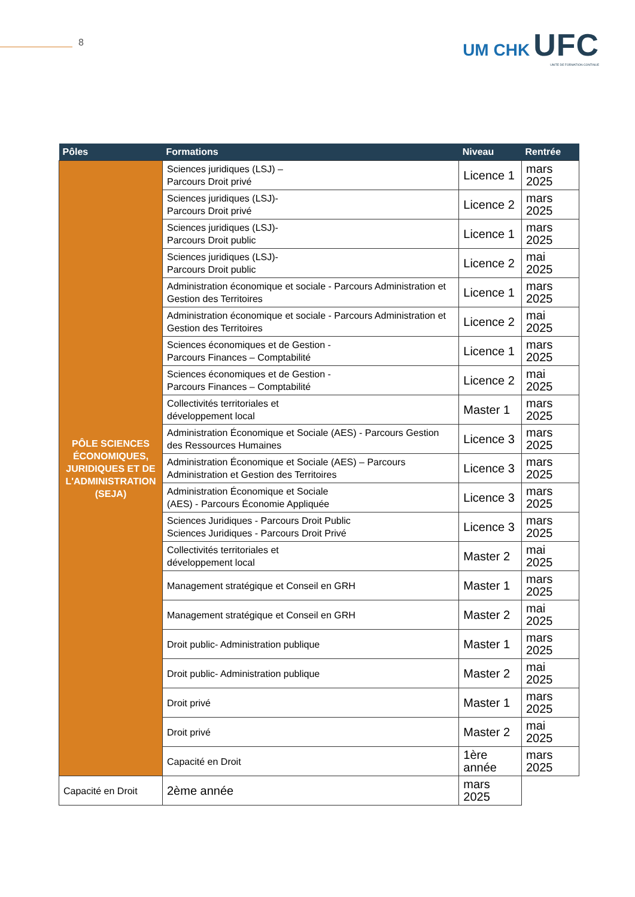8
UM CHK UFC
UNITE DE FORMATION CONTINUE
| Pôles | Formations | Niveau | Rentrée |
| --- | --- | --- | --- |
| PÔLE SCIENCES ÉCONOMIQUES, JURIDIQUES ET DE L'ADMINISTRATION (SEJA) | Sciences juridiques (LSJ) – Parcours Droit privé | Licence 1 | mars 2025 |
| | Sciences juridiques (LSJ)- Parcours Droit privé | Licence 2 | mars 2025 |
| | Sciences juridiques (LSJ)- Parcours Droit public | Licence 1 | mars 2025 |
| | Sciences juridiques (LSJ)- Parcours Droit public | Licence 2 | mai 2025 |
| | Administration économique et sociale - Parcours Administration et Gestion des Territoires | Licence 1 | mars 2025 |
| | Administration économique et sociale - Parcours Administration et Gestion des Territoires | Licence 2 | mai 2025 |
| | Sciences économiques et de Gestion - Parcours Finances – Comptabilité | Licence 1 | mars 2025 |
| | Sciences économiques et de Gestion - Parcours Finances – Comptabilité | Licence 2 | mai 2025 |
| | Collectivités territoriales et développement local | Master 1 | mars 2025 |
| | Administration Économique et Sociale (AES) - Parcours Gestion des Ressources Humaines | Licence 3 | mars 2025 |
| | Administration Économique et Sociale (AES) – Parcours Administration et Gestion des Territoires | Licence 3 | mars 2025 |
| | Administration Économique et Sociale (AES) - Parcours Économie Appliquée | Licence 3 | mars 2025 |
| | Sciences Juridiques - Parcours Droit Public Sciences Juridiques - Parcours Droit Privé | Licence 3 | mars 2025 |
| | Collectivités territoriales et développement local | Master 2 | mai 2025 |
| | Management stratégique et Conseil en GRH | Master 1 | mars 2025 |
| | Management stratégique et Conseil en GRH | Master 2 | mai 2025 |
| | Droit public- Administration publique | Master 1 | mars 2025 |
| | Droit public- Administration publique | Master 2 | mai 2025 |
| | Droit privé | Master 1 | mars 2025 |
| | Droit privé | Master 2 | mai 2025 |
| | Capacité en Droit | 1ère année | mars 2025 |
| | Capacité en Droit | 2ème année | mars 2025 |